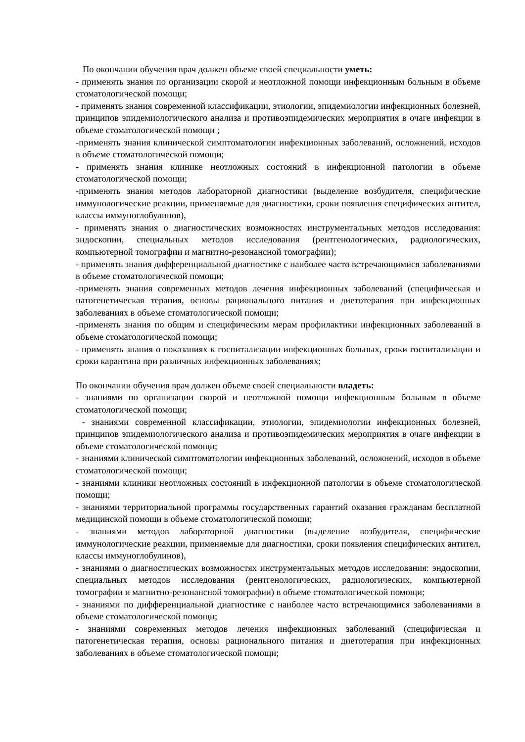По окончании обучения врач должен объеме своей специальности уметь:
- применять знания по организации скорой и неотложной помощи инфекционным больным в объеме стоматологической помощи;
- применять знания современной классификации, этиологии, эпидемиологии инфекционных болезней, принципов эпидемиологического анализа и противоэпидемических мероприятия в очаге инфекции в объеме стоматологической помощи ;
-применять знания клинической симптоматологии инфекционных заболеваний, осложнений, исходов в объеме стоматологической помощи;
- применять знания клинике неотложных состояний в инфекционной патологии в объеме стоматологической помощи;
-применять знания методов лабораторной диагностики (выделение возбудителя, специфические иммунологические реакции, применяемые для диагностики, сроки появления специфических антител, классы иммуноглобулинов),
- применять знания о диагностических возможностях инструментальных методов исследования: эндоскопии, специальных методов исследования (рентгенологических, радиологических, компьютерной томографии и магнитно-резонансной томографии);
- применять знания дифференциальной диагностике с наиболее часто встречающимися заболеваниями в объеме стоматологической помощи;
-применять знания современных методов лечения инфекционных заболеваний (специфическая и патогенетическая терапия, основы рационального питания и диетотерапия при инфекционных заболеваниях в объеме стоматологической помощи;
-применять знания по общим и специфическим мерам профилактики инфекционных заболеваний в объеме стоматологической помощи;
- применять знания о показаниях к госпитализации инфекционных больных, сроки госпитализации и сроки карантина при различных инфекционных заболеваниях;
По окончании обучения врач должен объеме своей специальности владеть:
- знаниями по организации скорой и неотложной помощи инфекционным больным в объеме стоматологической помощи;
- знаниями современной классификации, этиологии, эпидемиологии инфекционных болезней, принципов эпидемиологического анализа и противоэпидемических мероприятия в очаге инфекции в объеме стоматологической помощи;
- знаниями клинической симптоматологии инфекционных заболеваний, осложнений, исходов в объеме стоматологической помощи;
- знаниями клиники неотложных состояний в инфекционной патологии в объеме стоматологической помощи;
- знаниями территориальной программы государственных гарантий оказания гражданам бесплатной медицинской помощи в объеме стоматологической помощи;
- знаниями методов лабораторной диагностики (выделение возбудителя, специфические иммунологические реакции, применяемые для диагностики, сроки появления специфических антител, классы иммуноглобулинов),
- знаниями о диагностических возможностях инструментальных методов исследования: эндоскопии, специальных методов исследования (рентгенологических, радиологических, компьютерной томографии и магнитно-резонансной томографии) в объеме стоматологической помощи;
- знаниями по дифференциальной диагностике с наиболее часто встречающимися заболеваниями в объеме стоматологической помощи;
- знаниями современных методов лечения инфекционных заболеваний (специфическая и патогенетическая терапия, основы рационального питания и диетотерапия при инфекционных заболеваниях в объеме стоматологической помощи;